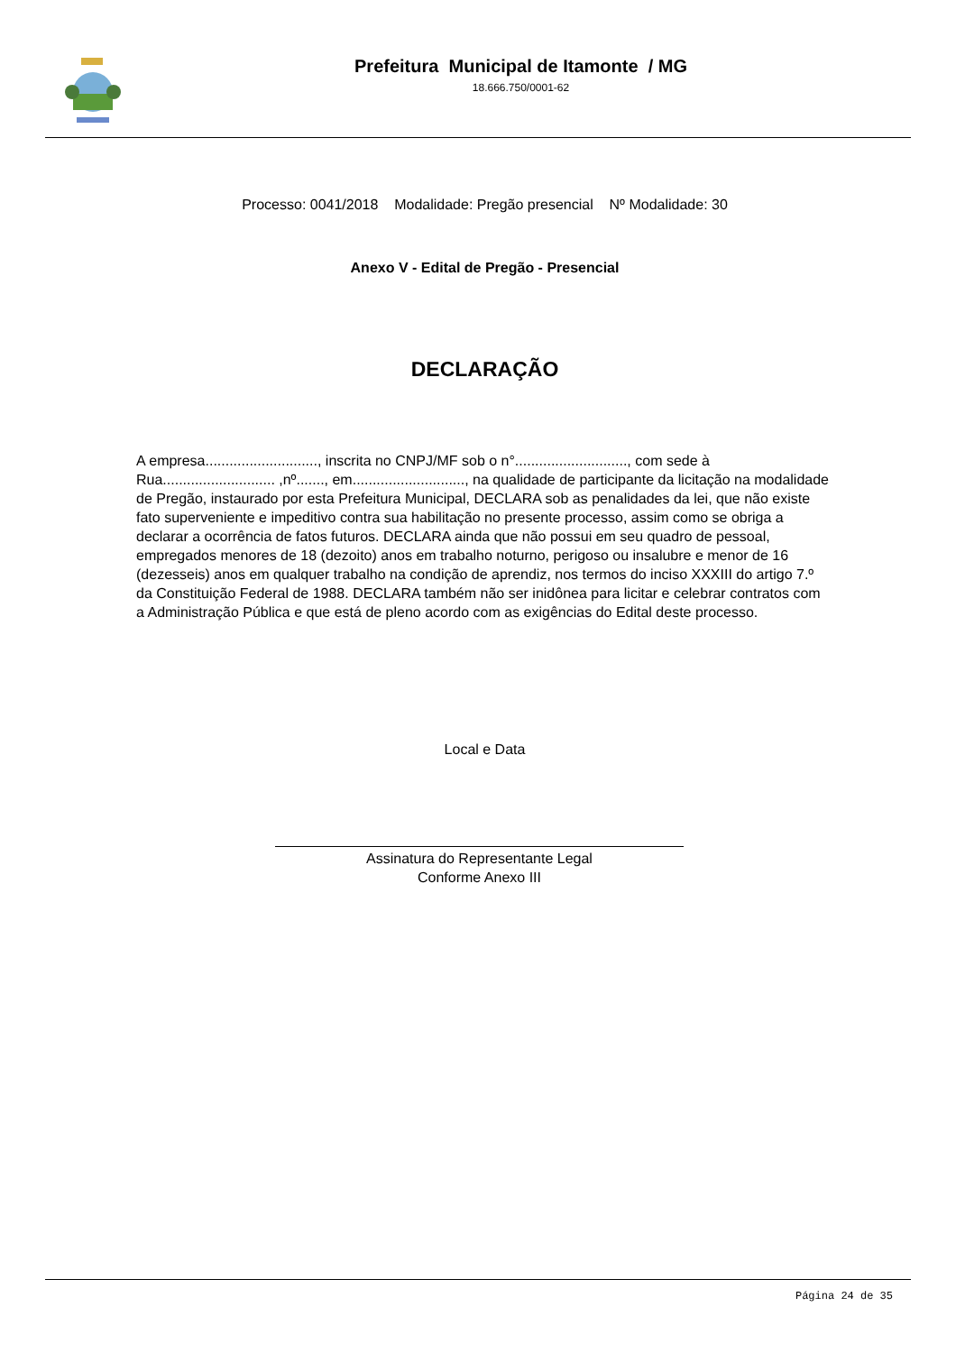Prefeitura Municipal de Itamonte / MG
18.666.750/0001-62
Processo: 0041/2018 Modalidade: Pregão presencial Nº Modalidade: 30
Anexo V - Edital de Pregão - Presencial
DECLARAÇÃO
A empresa............................, inscrita no CNPJ/MF sob o n°............................, com sede à Rua............................ ,nº......., em............................, na qualidade de participante da licitação na modalidade de Pregão, instaurado por esta Prefeitura Municipal, DECLARA sob as penalidades da lei, que não existe fato superveniente e impeditivo contra sua habilitação no presente processo, assim como se obriga a declarar a ocorrência de fatos futuros. DECLARA ainda que não possui em seu quadro de pessoal, empregados menores de 18 (dezoito) anos em trabalho noturno, perigoso ou insalubre e menor de 16 (dezesseis) anos em qualquer trabalho na condição de aprendiz, nos termos do inciso XXXIII do artigo 7.º da Constituição Federal de 1988. DECLARA também não ser inidônea para licitar e celebrar contratos com a Administração Pública e que está de pleno acordo com as exigências do Edital deste processo.
Local e Data
Assinatura do Representante Legal
Conforme Anexo III
Página 24 de 35